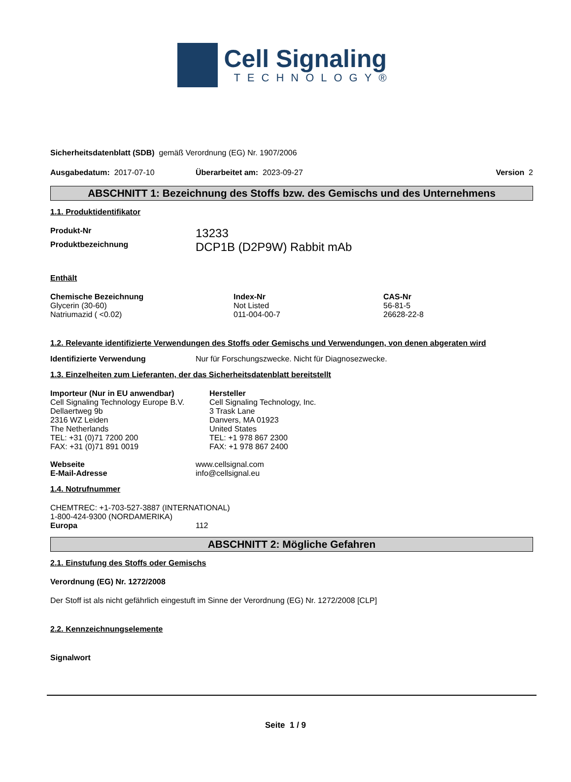Cell Signaling
TECHNOLOGY®
Sicherheitsdatenblatt (SDB) gemäß Verordnung (EG) Nr. 1907/2006
| Ausgabedatum: 2017-07-10 | Überarbeitet am: 2023-09-27 | Version 2 |
ABSCHNITT 1: Bezeichnung des Stoffs bzw. des Gemischs und des Unternehmens
1.1. Produktidentifikator
| Produkt-Nr | 13233 |
| Produktbezeichnung | DCP1B (D2P9W) Rabbit mAb |
Enthält
| Chemische Bezeichnung | Index-Nr | CAS-Nr |
| --- | --- | --- |
| Glycerin (30-60) | Not Listed | 56-81-5 |
| Natriumazid ( <0.02) | 011-004-00-7 | 26628-22-8 |
1.2. Relevante identifizierte Verwendungen des Stoffs oder Gemischs und Verwendungen, von denen abgeraten wird
| Identifizierte Verwendung | Nur für Forschungszwecke. Nicht für Diagnosezwecke. |
1.3. Einzelheiten zum Lieferanten, der das Sicherheitsdatenblatt bereitstellt
| Importeur (Nur in EU anwendbar) Cell Signaling Technology Europe B.V. Dellaertweg 9b 2316 WZ Leiden The Netherlands TEL: +31 (0)71 7200 200 FAX: +31 (0)71 891 0019 | Hersteller Cell Signaling Technology, Inc. 3 Trask Lane Danvers, MA 01923 United States TEL: +1 978 867 2300 FAX: +1 978 867 2400 |
| Webseite | www.cellsignal.com |
| E-Mail-Adresse | info@cellsignal.eu |
1.4. Notrufnummer
CHEMTREC: +1-703-527-3887 (INTERNATIONAL)
1-800-424-9300 (NORDAMERIKA)
| Europa | 112 |
ABSCHNITT 2: Mögliche Gefahren
2.1. Einstufung des Stoffs oder Gemischs
Verordnung (EG) Nr. 1272/2008
Der Stoff ist als nicht gefährlich eingestuft im Sinne der Verordnung (EG) Nr. 1272/2008 [CLP]
2.2. Kennzeichnungselemente
Signalwort
Seite 1 / 9